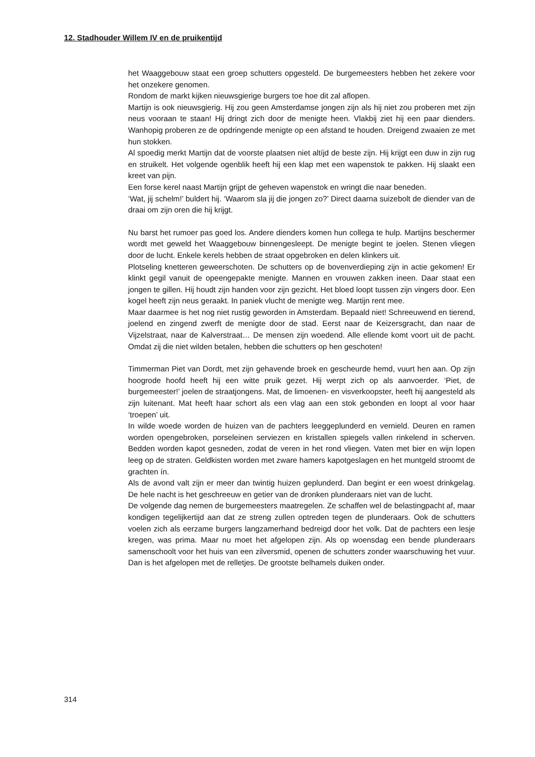12. Stadhouder Willem IV en de pruikentijd
het Waaggebouw staat een groep schutters opgesteld. De burgemeesters hebben het zekere voor het onzekere genomen.
Rondom de markt kijken nieuwsgierige burgers toe hoe dit zal aflopen.
Martijn is ook nieuwsgierig. Hij zou geen Amsterdamse jongen zijn als hij niet zou proberen met zijn neus vooraan te staan! Hij dringt zich door de menigte heen. Vlak­bij ziet hij een paar dienders. Wanhopig proberen ze de opdringende menigte op een afstand te houden. Dreigend zwaaien ze met hun stokken.
Al spoedig merkt Martijn dat de voorste plaatsen niet altíjd de beste zijn. Hij krijgt een duw in zijn rug en struikelt. Het volgende ogenblik heeft hij een klap met een wapenstok te pakken. Hij slaakt een kreet van pijn.
Een forse kerel naast Martijn grijpt de geheven wapenstok en wringt die naar bene­den.
‘Wat, jij schelm!’ buldert hij. ‘Waarom sla jij die jongen zo?’ Direct daarna suizebolt de diender van de draai om zijn oren die hij krijgt.
Nu barst het rumoer pas goed los. Andere dienders komen hun collega te hulp. Mar­tijns beschermer wordt met geweld het Waaggebouw binnengesleept. De menigte begint te joelen. Stenen vliegen door de lucht. Enkele kerels hebben de straat opge­broken en delen klinkers uit.
Plotseling knetteren geweerschoten. De schutters op de bovenverdieping zijn in actie gekomen! Er klinkt gegil vanuit de opeengepakte menigte. Mannen en vrouwen zak­ken ineen. Daar staat een jongen te gillen. Hij houdt zijn handen voor zijn gezicht. Het bloed loopt tussen zijn vingers door. Een kogel heeft zijn neus geraakt. In paniek vlucht de menigte weg. Martijn rent mee.
Maar daarmee is het nog niet rustig geworden in Amsterdam. Bepaald niet! Schreeuwend en tierend, joelend en zingend zwerft de menigte door de stad. Eerst naar de Keizersgracht, dan naar de Vijzelstraat, naar de Kalverstraat… De mensen zijn woedend. Alle ellende komt voort uit de pacht. Omdat zij die niet wilden betalen, hebben die schutters op hen geschoten!
Timmerman Piet van Dordt, met zijn gehavende broek en gescheurde hemd, vuurt hen aan. Op zijn hoogrode hoofd heeft hij een witte pruik gezet. Hij werpt zich op als aanvoerder. ‘Piet, de burgemeester!’ joelen de straatjongens. Mat, de limoenen- en visverkoopster, heeft hij aangesteld als zijn luitenant. Mat heeft haar schort als een vlag aan een stok gebonden en loopt al voor haar ‘troepen’ uit.
In wilde woede worden de huizen van de pachters leeggeplunderd en vernield. Deu­ren en ramen worden opengebroken, porseleinen serviezen en kristallen spiegels val­len rinkelend in scherven. Bedden worden kapot gesneden, zodat de veren in het rond vliegen. Vaten met bier en wijn lopen leeg op de straten. Geldkisten worden met zware hamers kapotgeslagen en het muntgeld stroomt de grachten ín.
Als de avond valt zijn er meer dan twintig huizen geplunderd. Dan begint er een woest drinkgelag. De hele nacht is het geschreeuw en getier van de dronken plunde­raars niet van de lucht.
De volgende dag nemen de burgemeesters maatregelen. Ze schaffen wel de belas­tingpacht af, maar kondigen tegelijkertijd aan dat ze streng zullen optreden tegen de plunderaars. Ook de schutters voelen zich als eerzame burgers langzamerhand be­dreigd door het volk. Dat de pachters een lesje kregen, was prima. Maar nu moet het afgelopen zijn. Als op woensdag een bende plunderaars samenschoolt voor het huis van een zilversmid, openen de schutters zonder waarschuwing het vuur. Dan is het afgelopen met de relletjes. De grootste belhamels duiken onder.
314